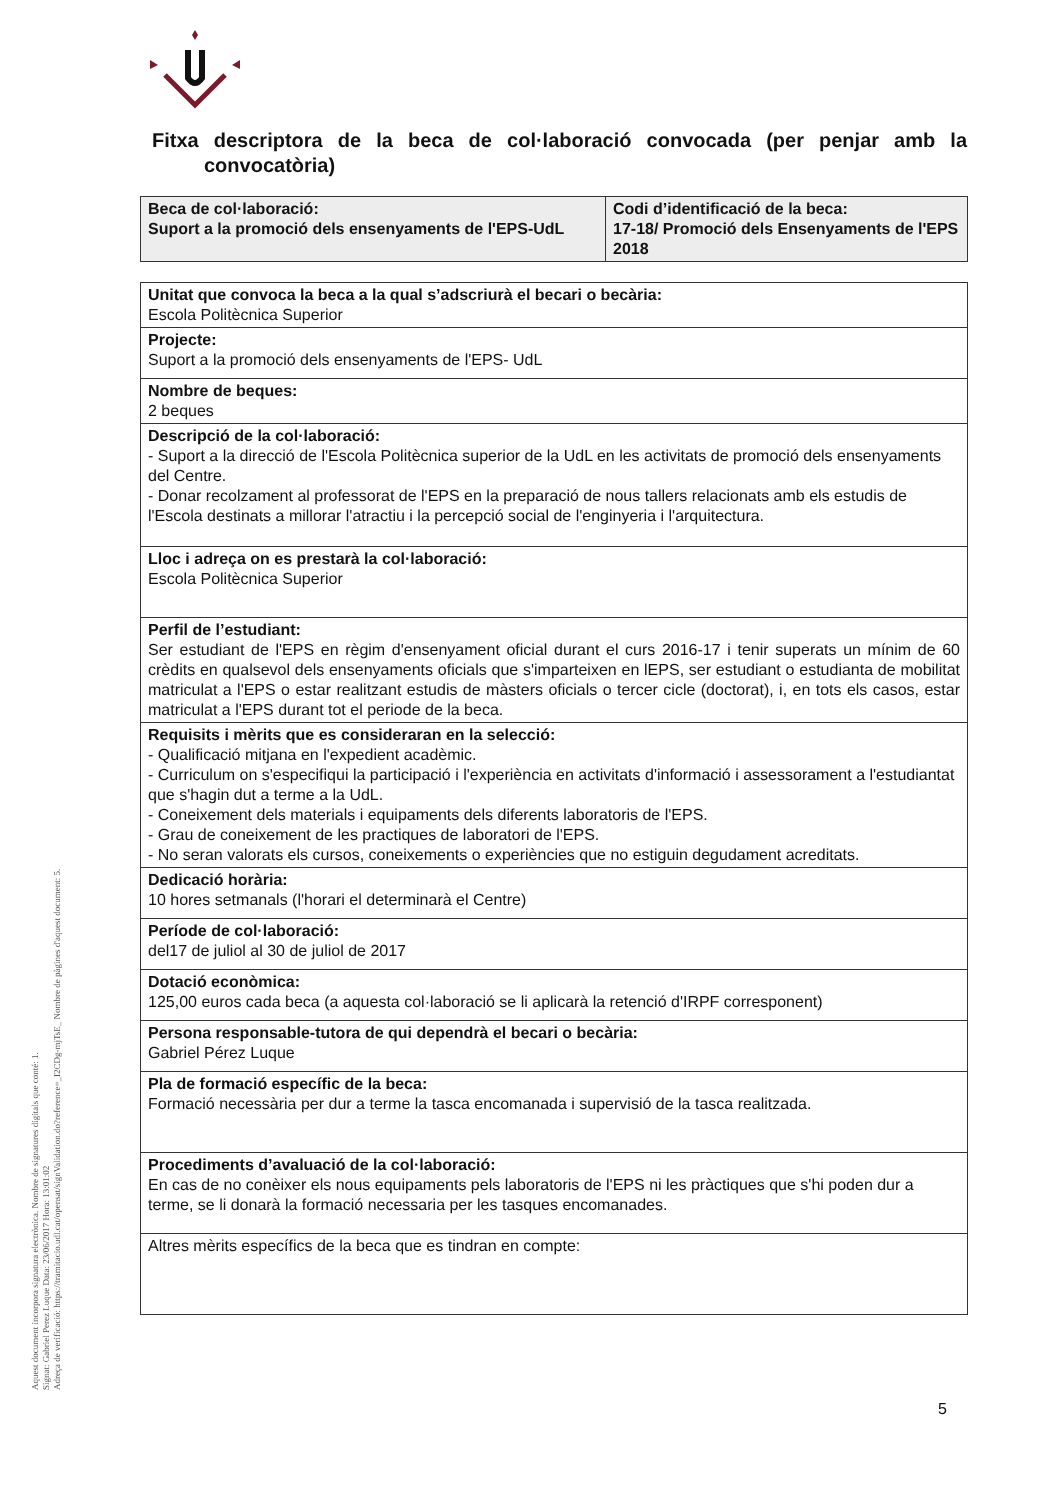Fitxa descriptora de la beca de col·laboració convocada (per penjar amb la convocatòria)
| Beca de col·laboració: Suport a la promoció dels ensenyaments de l'EPS-UdL | Codi d’identificació de la beca: 17-18/ Promoció dels Ensenyaments de l'EPS 2018 |
| Unitat que convoca la beca a la qual s’adscriurà el becari o becària: Escola Politècnica Superior |
| Projecte: Suport a la promoció dels ensenyaments de l'EPS- UdL |
| Nombre de beques: 2 beques |
| Descripció de la col·laboració: - Suport a la direcció de l'Escola Politècnica superior de la UdL en les activitats de promoció dels ensenyaments del Centre. - Donar recolzament al professorat de l'EPS en la preparació de nous tallers relacionats amb els estudis de l'Escola destinats a millorar l'atractiu i la percepció social de l'enginyeria i l'arquitectura. |
| Lloc i adreça on es prestarà la col·laboració: Escola Politècnica Superior |
| Perfil de l’estudiant: Ser estudiant de l'EPS en règim d'ensenyament oficial durant el curs 2016-17 i tenir superats un mínim de 60 crèdits en qualsevol dels ensenyaments oficials que s'imparteixen en lEPS, ser estudiant o estudianta de mobilitat matriculat a l'EPS o estar realitzant estudis de màsters oficials o tercer cicle (doctorat), i, en tots els casos, estar matriculat a l'EPS durant tot el periode de la beca. |
| Requisits i mèrits que es consideraran en la selecció: - Qualificació mitjana en l'expedient acadèmic. - Curriculum on s'especifiqui la participació i l'experiència en activitats d'informació i assessorament a l'estudiantat que s'hagin dut a terme a la UdL. - Coneixement dels materials i equipaments dels diferents laboratoris de l'EPS. - Grau de coneixement de les practiques de laboratori de l'EPS. - No seran valorats els cursos, coneixements o experiències que no estiguin degudament acreditats. |
| Dedicació horària: 10 hores setmanals (l'horari el determinarà el Centre) |
| Període de col·laboració: del17 de juliol al 30 de juliol de 2017 |
| Dotació econòmica: 125,00 euros cada beca (a aquesta col·laboració se li aplicarà la retenció d'IRPF corresponent) |
| Persona responsable-tutora de qui dependrà el becari o becària: Gabriel Pérez Luque |
| Pla de formació específic de la beca: Formació necessària per dur a terme la tasca encomanada i supervisió de la tasca realitzada. |
| Procediments d’avaluació de la col·laboració: En cas de no conèixer els nous equipaments pels laboratoris de l'EPS ni les pràctiques que s'hi poden dur a terme, se li donarà la formació necessaria per les tasques encomanades. |
| Altres mèrits específics de la beca que es tindran en compte: |
Aquest document incorpora signatura electrònica. Nombre de signatures digitals que conté: 1.
Signat: Gabriel Perez Luque Data: 23/06/2017 Hora: 13:01:02
Adreça de verificació: https://tramitacio.udl.cat/opensat/signValidation.do?reference=_I2CDg-mjTsE_ Nombre de pàgines d'aquest document: 5.
5